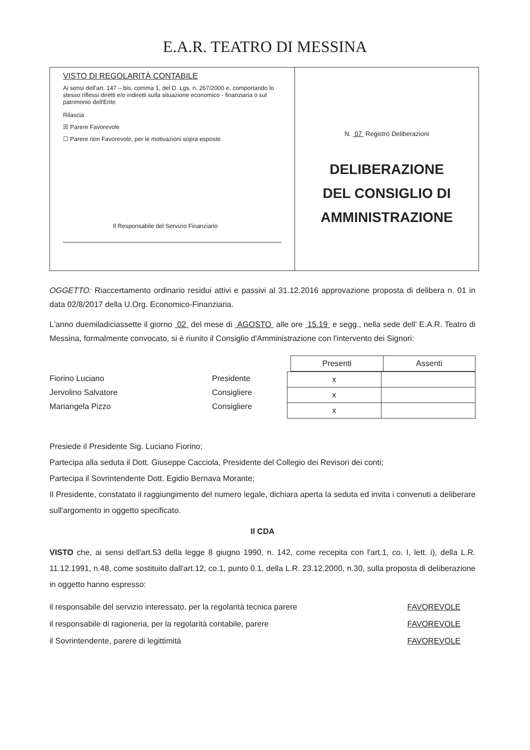E.A.R. TEATRO DI MESSINA
VISTO DI REGOLARITÀ CONTABILE
Ai sensi dell'art. 147 – bis, comma 1, del D. Lgs. n. 267/2000 e, comportando lo stesso riflessi diretti e/o indiretti sulla situazione economico - finanziaria o sul patrimonio dell'Ente
Rilascia
☒ Parere Favorevole
☐ Parere non Favorevole, per le motivazioni sopra esposte
Il Responsabile del Servizio Finanziario
N. 07 Registro Deliberazioni
DELIBERAZIONE
DEL CONSIGLIO DI
AMMINISTRAZIONE
OGGETTO: Riaccertamento ordinario residui attivi e passivi al 31.12.2016 approvazione proposta di delibera n. 01 in data 02/8/2017 della U.Org. Economico-Finanziaria.
L'anno duemiladiciassette il giorno 02 del mese di AGOSTO alle ore 15.19 e segg., nella sede dell' E.A.R. Teatro di Messina, formalmente convocato, si è riunito il Consiglio d'Amministrazione con l'intervento dei Signori:
| Presenti | Assenti |
| --- | --- |
Fiorino Luciano
Jervolino Salvatore
Mariangela Pizzo
Presidente
Consigliere
Consigliere
| x | |
| x | |
| x | |
Presiede il Presidente Sig. Luciano Fiorino;
Partecipa alla seduta il Dott. Giuseppe Cacciola, Presidente del Collegio dei Revisori dei conti;
Partecipa il Sovrintendente Dott. Egidio Bernava Morante;
Il Presidente, constatato il raggiungimento del numero legale, dichiara aperta la seduta ed invita i convenuti a deliberare sull'argomento in oggetto specificato.
Il CDA
VISTO che, ai sensi dell'art.53 della legge 8 giugno 1990, n. 142, come recepita con l'art.1, co. I, lett. i), della L.R. 11.12.1991, n.48, come sostituito dall'art.12, co.1, punto 0.1, della L.R. 23.12.2000, n.30, sulla proposta di deliberazione in oggetto hanno espresso:
il responsabile del servizio interessato, per la regolarità tecnica parere
il responsabile di ragioneria, per la regolarità contabile, parere
il Sovrintendente, parere di legittimità
FAVOREVOLE
FAVOREVOLE
FAVOREVOLE